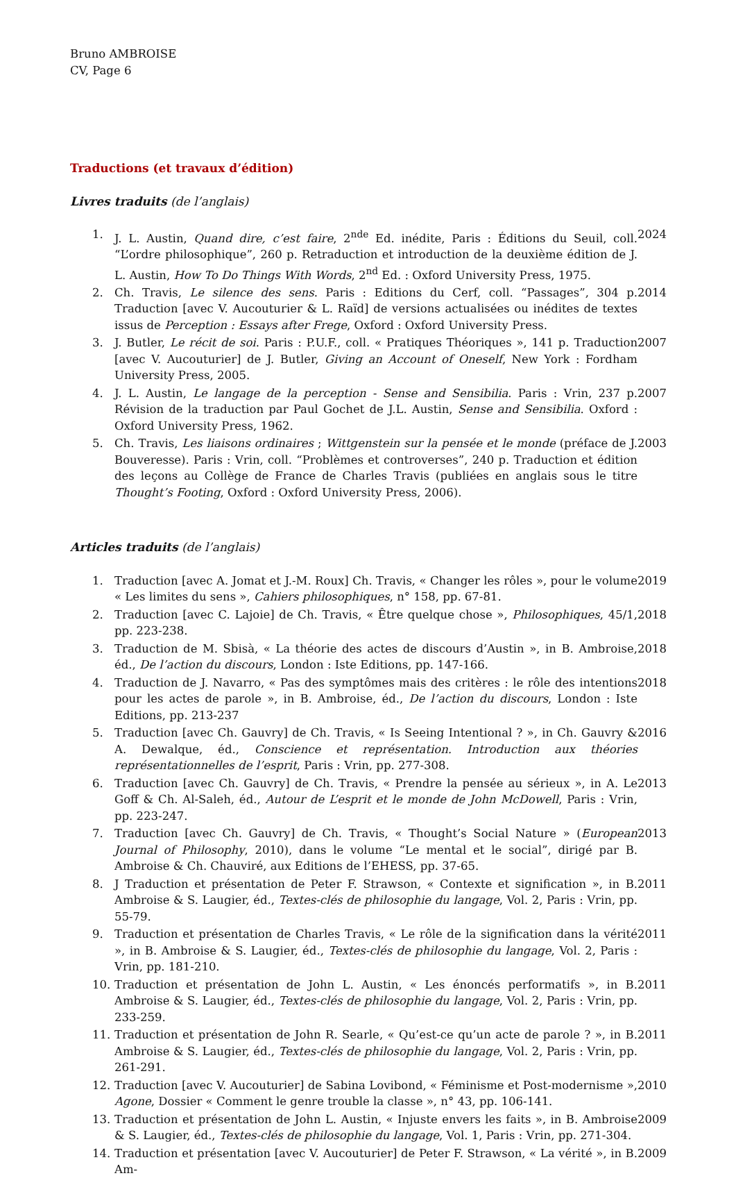Bruno AMBROISE
CV, Page 6
Traductions (et travaux d’édition)
Livres traduits (de l’anglais)
1. J. L. Austin, Quand dire, c’est faire, 2<sup>nde</sup> Ed. inédite, Paris : Éditions du Seuil, coll. “L’ordre philosophique”, 260 p. Retraduction et introduction de la deuxième édition de J. L. Austin, How To Do Things With Words, 2<sup>nd</sup> Ed. : Oxford University Press, 1975.
2024
2. Ch. Travis, Le silence des sens. Paris : Editions du Cerf, coll. “Passages”, 304 p. Traduction [avec V. Aucouturier & L. Raïd] de versions actualisées ou inédites de textes issus de Perception : Essays after Frege, Oxford : Oxford University Press.
2014
3. J. Butler, Le récit de soi. Paris : P.U.F., coll. « Pratiques Théoriques », 141 p. Traduction [avec V. Aucouturier] de J. Butler, Giving an Account of Oneself, New York : Fordham University Press, 2005.
2007
4. J. L. Austin, Le langage de la perception - Sense and Sensibilia. Paris : Vrin, 237 p. Révision de la traduction par Paul Gochet de J.L. Austin, Sense and Sensibilia. Oxford : Oxford University Press, 1962.
2007
5. Ch. Travis, Les liaisons ordinaires ; Wittgenstein sur la pensée et le monde (préface de J. Bouveresse). Paris : Vrin, coll. “Problèmes et controverses”, 240 p. Traduction et édition des leçons au Collège de France de Charles Travis (publiées en anglais sous le titre Thought’s Footing, Oxford : Oxford University Press, 2006).
2003
Articles traduits (de l’anglais)
1. Traduction [avec A. Jomat et J.-M. Roux] Ch. Travis, « Changer les rôles », pour le volume « Les limites du sens », Cahiers philosophiques, n° 158, pp. 67-81.
2019
2. Traduction [avec C. Lajoie] de Ch. Travis, « Être quelque chose », Philosophiques, 45/1, pp. 223-238.
2018
3. Traduction de M. Sbisà, « La théorie des actes de discours d’Austin », in B. Ambroise, éd., De l’action du discours, London : Iste Editions, pp. 147-166.
2018
4. Traduction de J. Navarro, « Pas des symptômes mais des critères : le rôle des intentions pour les actes de parole », in B. Ambroise, éd., De l’action du discours, London : Iste Editions, pp. 213-237
2018
5. Traduction [avec Ch. Gauvry] de Ch. Travis, « Is Seeing Intentional ? », in Ch. Gauvry & A. Dewalque, éd., Conscience et représentation. Introduction aux théories représentationnelles de l’esprit, Paris : Vrin, pp. 277-308.
2016
6. Traduction [avec Ch. Gauvry] de Ch. Travis, « Prendre la pensée au sérieux », in A. Le Goff & Ch. Al-Saleh, éd., Autour de L’esprit et le monde de John McDowell, Paris : Vrin, pp. 223-247.
2013
7. Traduction [avec Ch. Gauvry] de Ch. Travis, « Thought’s Social Nature » (European Journal of Philosophy, 2010), dans le volume “Le mental et le social”, dirigé par B. Ambroise & Ch. Chauviré, aux Editions de l’EHESS, pp. 37-65.
2013
8. J Traduction et présentation de Peter F. Strawson, « Contexte et signification », in B. Ambroise & S. Laugier, éd., Textes-clés de philosophie du langage, Vol. 2, Paris : Vrin, pp. 55-79.
2011
9. Traduction et présentation de Charles Travis, « Le rôle de la signification dans la vérité », in B. Ambroise & S. Laugier, éd., Textes-clés de philosophie du langage, Vol. 2, Paris : Vrin, pp. 181-210.
2011
10. Traduction et présentation de John L. Austin, « Les énoncés performatifs », in B. Ambroise & S. Laugier, éd., Textes-clés de philosophie du langage, Vol. 2, Paris : Vrin, pp. 233-259.
2011
11. Traduction et présentation de John R. Searle, « Qu’est-ce qu’un acte de parole ? », in B. Ambroise & S. Laugier, éd., Textes-clés de philosophie du langage, Vol. 2, Paris : Vrin, pp. 261-291.
2011
12. Traduction [avec V. Aucouturier] de Sabina Lovibond, « Féminisme et Post-modernisme », Agone, Dossier « Comment le genre trouble la classe », n° 43, pp. 106-141.
2010
13. Traduction et présentation de John L. Austin, « Injuste envers les faits », in B. Ambroise & S. Laugier, éd., Textes-clés de philosophie du langage, Vol. 1, Paris : Vrin, pp. 271-304.
2009
14. Traduction et présentation [avec V. Aucouturier] de Peter F. Strawson, « La vérité », in B. Am-
2009